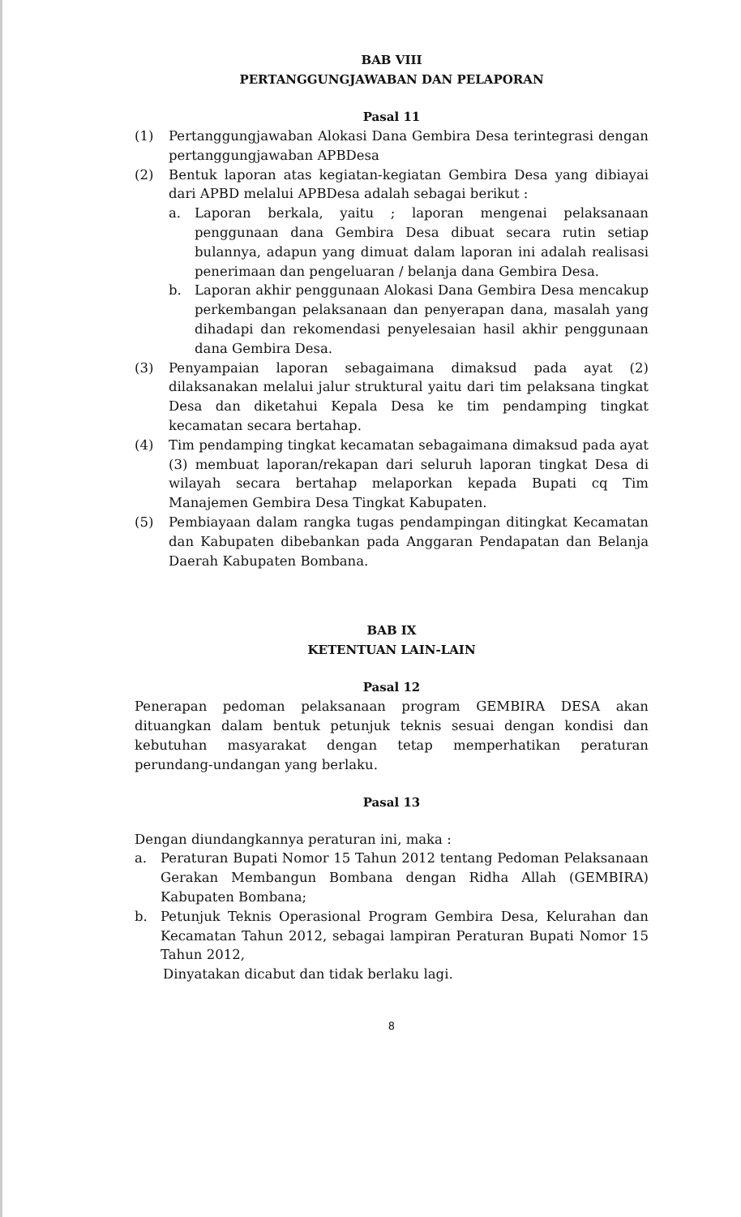BAB VIII
PERTANGGUNGJAWABAN DAN PELAPORAN
Pasal 11
(1) Pertanggungjawaban Alokasi Dana Gembira Desa terintegrasi dengan pertanggungjawaban APBDesa
(2) Bentuk laporan atas kegiatan-kegiatan Gembira Desa yang dibiayai dari APBD melalui APBDesa adalah sebagai berikut :
a. Laporan berkala, yaitu ; laporan mengenai pelaksanaan penggunaan dana Gembira Desa dibuat secara rutin setiap bulannya, adapun yang dimuat dalam laporan ini adalah realisasi penerimaan dan pengeluaran / belanja dana Gembira Desa.
b. Laporan akhir penggunaan Alokasi Dana Gembira Desa mencakup perkembangan pelaksanaan dan penyerapan dana, masalah yang dihadapi dan rekomendasi penyelesaian hasil akhir penggunaan dana Gembira Desa.
(3) Penyampaian laporan sebagaimana dimaksud pada ayat (2) dilaksanakan melalui jalur struktural yaitu dari tim pelaksana tingkat Desa dan diketahui Kepala Desa ke tim pendamping tingkat kecamatan secara bertahap.
(4) Tim pendamping tingkat kecamatan sebagaimana dimaksud pada ayat (3) membuat laporan/rekapan dari seluruh laporan tingkat Desa di wilayah secara bertahap melaporkan kepada Bupati cq Tim Manajemen Gembira Desa Tingkat Kabupaten.
(5) Pembiayaan dalam rangka tugas pendampingan ditingkat Kecamatan dan Kabupaten dibebankan pada Anggaran Pendapatan dan Belanja Daerah Kabupaten Bombana.
BAB IX
KETENTUAN LAIN-LAIN
Pasal 12
Penerapan pedoman pelaksanaan program GEMBIRA DESA akan dituangkan dalam bentuk petunjuk teknis sesuai dengan kondisi dan kebutuhan masyarakat dengan tetap memperhatikan peraturan perundang-undangan yang berlaku.
Pasal 13
Dengan diundangkannya peraturan ini, maka :
a. Peraturan Bupati Nomor 15 Tahun 2012 tentang Pedoman Pelaksanaan Gerakan Membangun Bombana dengan Ridha Allah (GEMBIRA) Kabupaten Bombana;
b. Petunjuk Teknis Operasional Program Gembira Desa, Kelurahan dan Kecamatan Tahun 2012, sebagai lampiran Peraturan Bupati Nomor 15 Tahun 2012,
Dinyatakan dicabut dan tidak berlaku lagi.
8